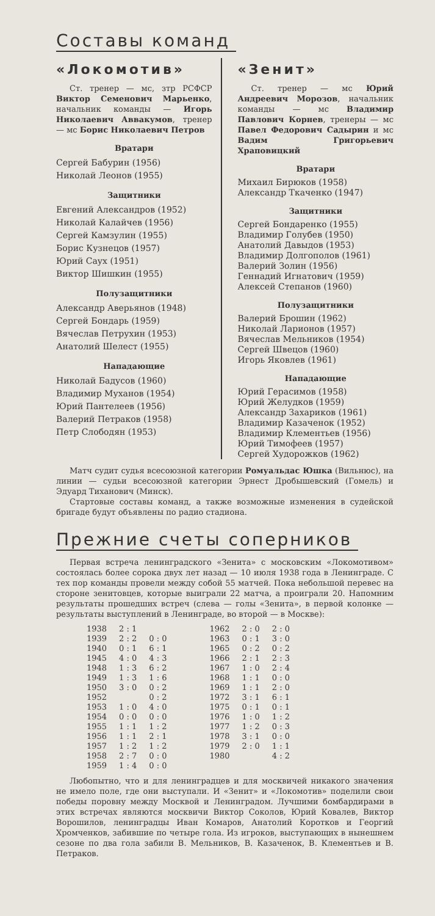Составы команд
«Локомотив»
Ст. тренер — мс, зтр РСФСР Виктор Семенович Марьенко, начальник команды — Игорь Николаевич Аввакумов, тренер — мс Борис Николаевич Петров
Вратари
Сергей Бабурин (1956)
Николай Леонов (1955)
Защитники
Евгений Александров (1952)
Николай Калайчев (1956)
Сергей Камзулин (1955)
Борис Кузнецов (1957)
Юрий Саух (1951)
Виктор Шишкин (1955)
Полузащитники
Александр Аверьянов (1948)
Сергей Бондарь (1959)
Вячеслав Петрухин (1953)
Анатолий Шелест (1955)
Нападающие
Николай Бадусов (1960)
Владимир Муханов (1954)
Юрий Пантелеев (1956)
Валерий Петраков (1958)
Петр Слободян (1953)
«Зенит»
Ст. тренер — мс Юрий Андреевич Морозов, начальник команды — мс Владимир Павлович Корнев, тренеры — мс Павел Федорович Садырин и мс Вадим Григорьевич Храповицкий
Вратари
Михаил Бирюков (1958)
Александр Ткаченко (1947)
Защитники
Сергей Бондаренко (1955)
Владимир Голубев (1950)
Анатолий Давыдов (1953)
Владимир Долгополов (1961)
Валерий Золин (1956)
Геннадий Игнатович (1959)
Алексей Степанов (1960)
Полузащитники
Валерий Брошин (1962)
Николай Ларионов (1957)
Вячеслав Мельников (1954)
Сергей Швецов (1960)
Игорь Яковлев (1961)
Нападающие
Юрий Герасимов (1958)
Юрий Желудков (1959)
Александр Захариков (1961)
Владимир Казаченок (1952)
Владимир Клементьев (1956)
Юрий Тимофеев (1957)
Сергей Худорожков (1962)
Матч судит судья всесоюзной категории Ромуальдас Юшка (Вильнюс), на линии — судьи всесоюзной категории Эрнест Дробышевский (Гомель) и Эдуард Тиханович (Минск).
Стартовые составы команд, а также возможные изменения в судейской бригаде будут объявлены по радио стадиона.
Прежние счеты соперников
Первая встреча ленинградского «Зенита» с московским «Локомотивом» состоялась более сорока двух лет назад — 10 июля 1938 года в Ленинграде. С тех пор команды провели между собой 55 матчей. Пока небольшой перевес на стороне зенитовцев, которые выиграли 22 матча, а проиграли 20. Напомним результаты прошедших встреч (слева — голы «Зенита», в первой колонке — результаты выступлений в Ленинграде, во второй — в Москве):
| 1938 | 2 : 1 | | 1962 | 2 : 0 | 2 : 0 |
| 1939 | 2 : 2 | 0 : 0 | 1963 | 0 : 1 | 3 : 0 |
| 1940 | 0 : 1 | 6 : 1 | 1965 | 0 : 2 | 0 : 2 |
| 1945 | 4 : 0 | 4 : 3 | 1966 | 2 : 1 | 2 : 3 |
| 1948 | 1 : 3 | 6 : 2 | 1967 | 1 : 0 | 2 : 4 |
| 1949 | 1 : 3 | 1 : 6 | 1968 | 1 : 1 | 0 : 0 |
| 1950 | 3 : 0 | 0 : 2 | 1969 | 1 : 1 | 2 : 0 |
| 1952 | | 0 : 2 | 1972 | 3 : 1 | 6 : 1 |
| 1953 | 1 : 0 | 4 : 0 | 1975 | 0 : 1 | 0 : 1 |
| 1954 | 0 : 0 | 0 : 0 | 1976 | 1 : 0 | 1 : 2 |
| 1955 | 1 : 1 | 1 : 2 | 1977 | 1 : 2 | 0 : 3 |
| 1956 | 1 : 1 | 2 : 1 | 1978 | 3 : 1 | 0 : 0 |
| 1957 | 1 : 2 | 1 : 2 | 1979 | 2 : 0 | 1 : 1 |
| 1958 | 2 : 7 | 0 : 0 | 1980 | | 4 : 2 |
| 1959 | 1 : 4 | 0 : 0 | | | |
Любопытно, что и для ленинградцев и для москвичей никакого значения не имело поле, где они выступали. И «Зенит» и «Локомотив» поделили свои победы поровну между Москвой и Ленинградом. Лучшими бомбардирами в этих встречах являются москвичи Виктор Соколов, Юрий Ковалев, Виктор Ворошилов, ленинградцы Иван Комаров, Анатолий Коротков и Георгий Хромченков, забившие по четыре гола. Из игроков, выступающих в нынешнем сезоне по два гола забили В. Мельников, В. Казаченок, В. Клементьев и В. Петраков.